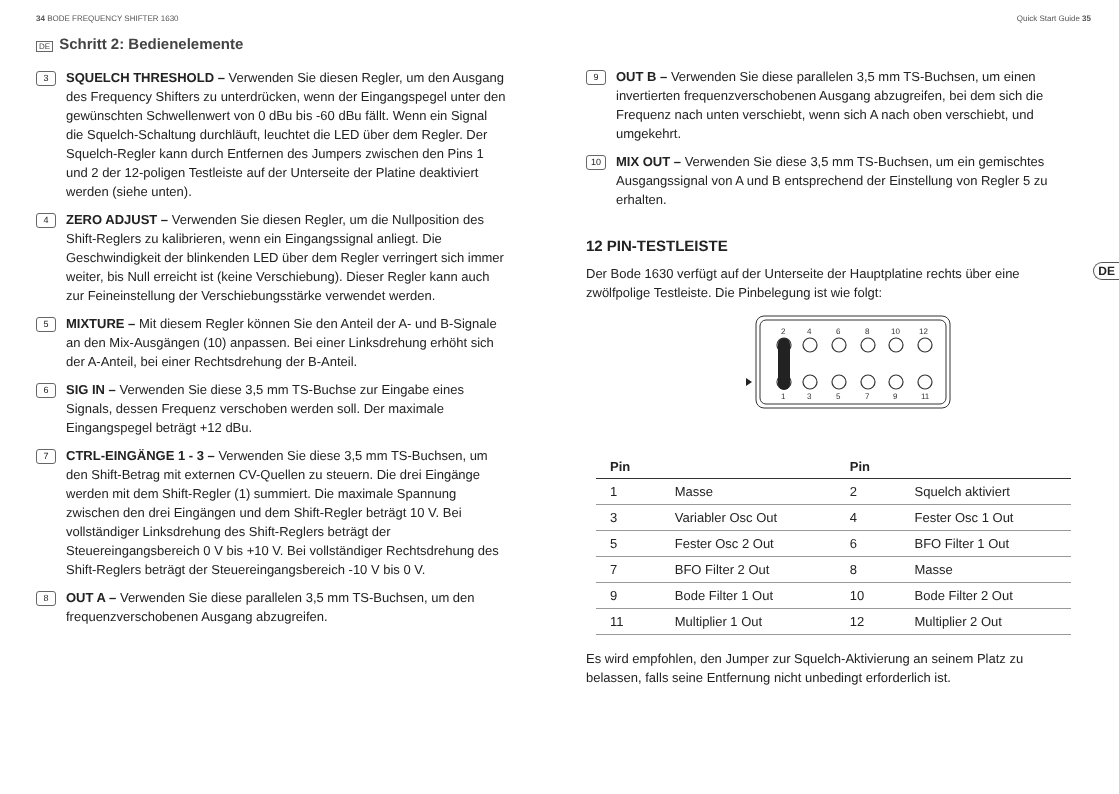34 BODE FREQUENCY SHIFTER 1630 Quick Start Guide 35
DE Schritt 2: Bedienelemente
3
SQUELCH THRESHOLD – Verwenden Sie diesen Regler, um den Ausgang des Frequency Shifters zu unterdrücken, wenn der Eingangspegel unter den gewünschten Schwellenwert von 0 dBu bis -60 dBu fällt. Wenn ein Signal die Squelch-Schaltung durchläuft, leuchtet die LED über dem Regler. Der Squelch-Regler kann durch Entfernen des Jumpers zwischen den Pins 1 und 2 der 12-poligen Testleiste auf der Unterseite der Platine deaktiviert werden (siehe unten).
4
ZERO ADJUST – Verwenden Sie diesen Regler, um die Nullposition des Shift-Reglers zu kalibrieren, wenn ein Eingangssignal anliegt. Die Geschwindigkeit der blinkenden LED über dem Regler verringert sich immer weiter, bis Null erreicht ist (keine Verschiebung). Dieser Regler kann auch zur Feineinstellung der Verschiebungsstärke verwendet werden.
5
MIXTURE – Mit diesem Regler können Sie den Anteil der A- und B-Signale an den Mix-Ausgängen (10) anpassen. Bei einer Linksdrehung erhöht sich der A-Anteil, bei einer Rechtsdrehung der B-Anteil.
6
SIG IN – Verwenden Sie diese 3,5 mm TS-Buchse zur Eingabe eines Signals, dessen Frequenz verschoben werden soll. Der maximale Eingangspegel beträgt +12 dBu.
7
CTRL-EINGÄNGE 1 - 3 – Verwenden Sie diese 3,5 mm TS-Buchsen, um den Shift-Betrag mit externen CV-Quellen zu steuern. Die drei Eingänge werden mit dem Shift-Regler (1) summiert. Die maximale Spannung zwischen den drei Eingängen und dem Shift-Regler beträgt 10 V. Bei vollständiger Linksdrehung des Shift-Reglers beträgt der Steuereingangsbereich 0 V bis +10 V. Bei vollständiger Rechtsdrehung des Shift-Reglers beträgt der Steuereingangsbereich -10 V bis 0 V.
8
OUT A – Verwenden Sie diese parallelen 3,5 mm TS-Buchsen, um den frequenzverschobenen Ausgang abzugreifen.
9
OUT B – Verwenden Sie diese parallelen 3,5 mm TS-Buchsen, um einen invertierten frequenzverschobenen Ausgang abzugreifen, bei dem sich die Frequenz nach unten verschiebt, wenn sich A nach oben verschiebt, und umgekehrt.
10
MIX OUT – Verwenden Sie diese 3,5 mm TS-Buchsen, um ein gemischtes Ausgangssignal von A und B entsprechend der Einstellung von Regler 5 zu erhalten.
12 PIN-TESTLEISTE
Der Bode 1630 verfügt auf der Unterseite der Hauptplatine rechts über eine zwölfpolige Testleiste. Die Pinbelegung ist wie folgt:
24681012
1357911
| Pin | | Pin | |
| --- | --- | --- | --- |
| 1 | Masse | 2 | Squelch aktiviert |
| 3 | Variabler Osc Out | 4 | Fester Osc 1 Out |
| 5 | Fester Osc 2 Out | 6 | BFO Filter 1 Out |
| 7 | BFO Filter 2 Out | 8 | Masse |
| 9 | Bode Filter 1 Out | 10 | Bode Filter 2 Out |
| 11 | Multiplier 1 Out | 12 | Multiplier 2 Out |
Es wird empfohlen, den Jumper zur Squelch-Aktivierung an seinem Platz zu belassen, falls seine Entfernung nicht unbedingt erforderlich ist.
DE